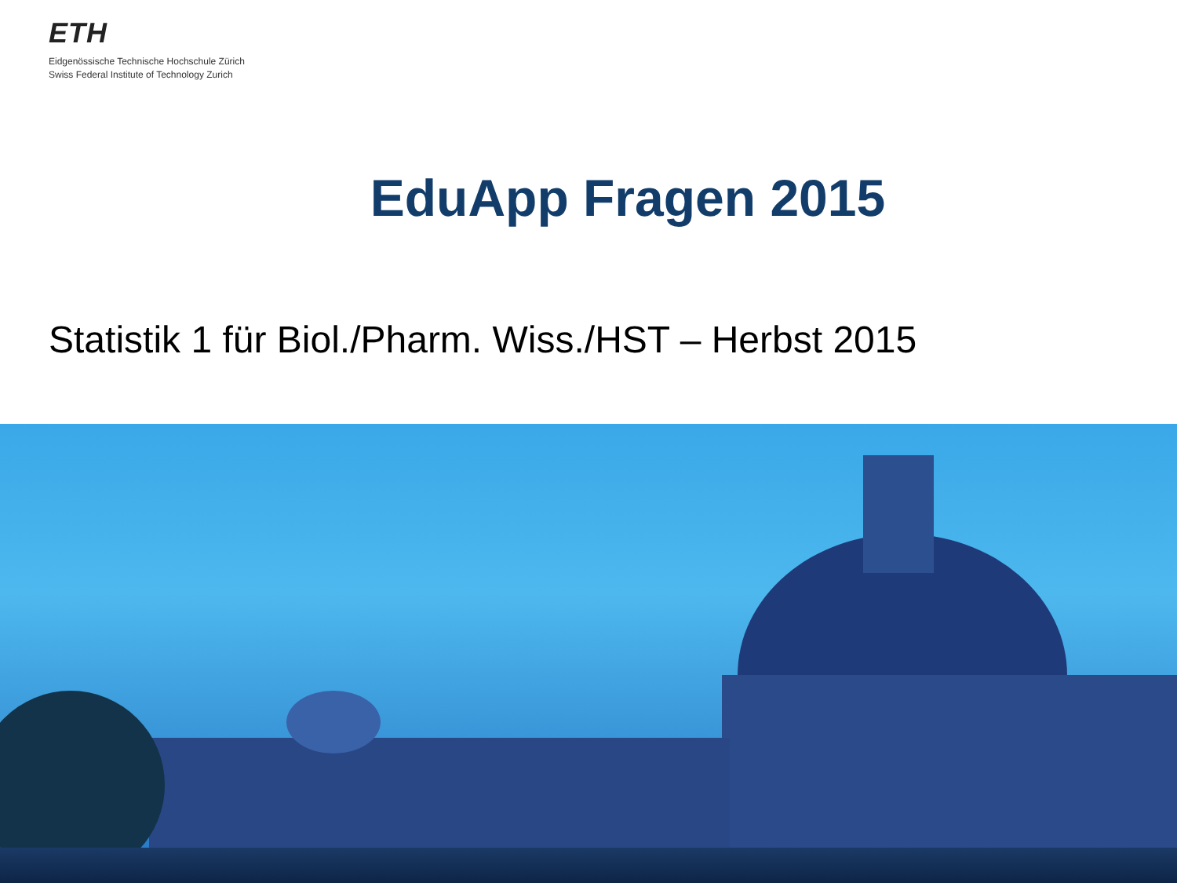ETH
Eidgenössische Technische Hochschule Zürich
Swiss Federal Institute of Technology Zurich
EduApp Fragen 2015
Statistik 1 für Biol./Pharm. Wiss./HST – Herbst 2015